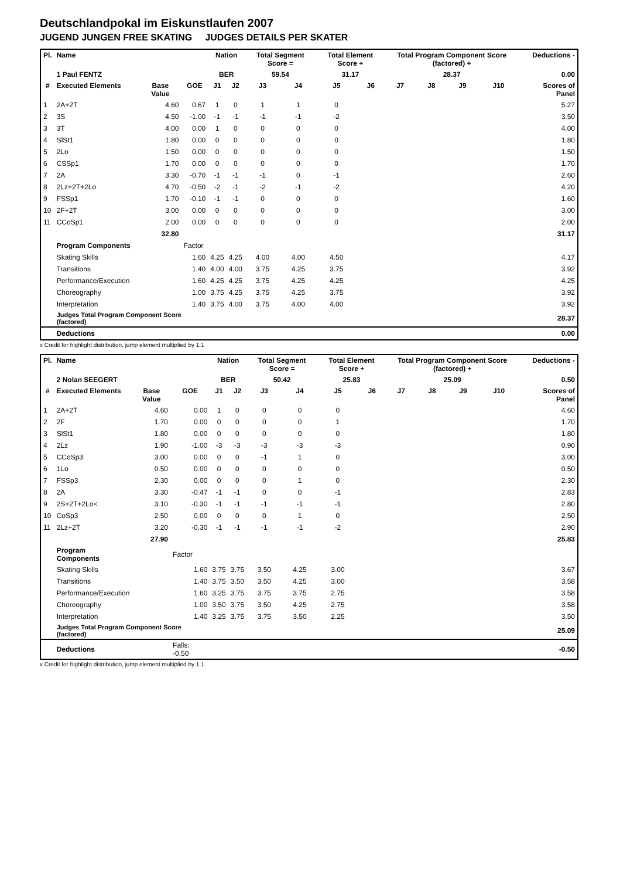Deutschlandpokal im Eiskunstlaufen 2007
JUGEND JUNGEN FREE SKATING JUDGES DETAILS PER SKATER
| Pl. | Name | | | Nation | | Total Segment Score = | | Total Element Score + | | Total Program Component Score (factored) + | | | | Deductions - | |
| --- | --- | --- | --- | --- | --- | --- | --- | --- | --- | --- | --- | --- | --- | --- | --- |
| | 1 Paul FENTZ | | | BER | | 59.54 | | 31.17 | | 28.37 | | | | 0.00 | |
| # | Executed Elements | Base Value | GOE | J1 | J2 | J3 | J4 | J5 | J6 | J7 | J8 | J9 | J10 | | Scores of Panel |
| 1 | 2A+2T | 4.60 | 0.67 | 1 | 0 | 1 | 1 | 0 | | | | | | | 5.27 |
| 2 | 3S | 4.50 | -1.00 | -1 | -1 | -1 | -1 | -2 | | | | | | | 3.50 |
| 3 | 3T | 4.00 | 0.00 | 1 | 0 | 0 | 0 | 0 | | | | | | | 4.00 |
| 4 | SlSt1 | 1.80 | 0.00 | 0 | 0 | 0 | 0 | 0 | | | | | | | 1.80 |
| 5 | 2Lo | 1.50 | 0.00 | 0 | 0 | 0 | 0 | 0 | | | | | | | 1.50 |
| 6 | CSSp1 | 1.70 | 0.00 | 0 | 0 | 0 | 0 | 0 | | | | | | | 1.70 |
| 7 | 2A | 3.30 | -0.70 | -1 | -1 | -1 | 0 | -1 | | | | | | | 2.60 |
| 8 | 2Lz+2T+2Lo | 4.70 | -0.50 | -2 | -1 | -2 | -1 | -2 | | | | | | | 4.20 |
| 9 | FSSp1 | 1.70 | -0.10 | -1 | -1 | 0 | 0 | 0 | | | | | | | 1.60 |
| 10 | 2F+2T | 3.00 | 0.00 | 0 | 0 | 0 | 0 | 0 | | | | | | | 3.00 |
| 11 | CCoSp1 | 2.00 | 0.00 | 0 | 0 | 0 | 0 | 0 | | | | | | | 2.00 |
| | | 32.80 | | | | | | | | | | | | | 31.17 |
| | Program Components | | Factor | | | | | | | | | | | | |
| | Skating Skills | | 1.60 | 4.25 | 4.25 | 4.00 | 4.00 | 4.50 | | | | | | | 4.17 |
| | Transitions | | 1.40 | 4.00 | 4.00 | 3.75 | 4.25 | 3.75 | | | | | | | 3.92 |
| | Performance/Execution | | 1.60 | 4.25 | 4.25 | 3.75 | 4.25 | 4.25 | | | | | | | 4.25 |
| | Choreography | | 1.00 | 3.75 | 4.25 | 3.75 | 4.25 | 3.75 | | | | | | | 3.92 |
| | Interpretation | | 1.40 | 3.75 | 4.00 | 3.75 | 4.00 | 4.00 | | | | | | | 3.92 |
| | Judges Total Program Component Score (factored) | | | | | | | | | | | | | | 28.37 |
| | Deductions | | | | | | | | | | | | | | 0.00 |
x Credit for highlight distribution, jump element multiplied by 1.1
| Pl. | Name | | | Nation | | Total Segment Score = | | Total Element Score + | | Total Program Component Score (factored) + | | | | Deductions - | |
| --- | --- | --- | --- | --- | --- | --- | --- | --- | --- | --- | --- | --- | --- | --- | --- |
| | 2 Nolan SEEGERT | | | BER | | 50.42 | | 25.83 | | 25.09 | | | | 0.50 | |
| # | Executed Elements | Base Value | GOE | J1 | J2 | J3 | J4 | J5 | J6 | J7 | J8 | J9 | J10 | | Scores of Panel |
| 1 | 2A+2T | 4.60 | 0.00 | 1 | 0 | 0 | 0 | 0 | | | | | | | 4.60 |
| 2 | 2F | 1.70 | 0.00 | 0 | 0 | 0 | 0 | 1 | | | | | | | 1.70 |
| 3 | SlSt1 | 1.80 | 0.00 | 0 | 0 | 0 | 0 | 0 | | | | | | | 1.80 |
| 4 | 2Lz | 1.90 | -1.00 | -3 | -3 | -3 | -3 | -3 | | | | | | | 0.90 |
| 5 | CCoSp3 | 3.00 | 0.00 | 0 | 0 | -1 | 1 | 0 | | | | | | | 3.00 |
| 6 | 1Lo | 0.50 | 0.00 | 0 | 0 | 0 | 0 | 0 | | | | | | | 0.50 |
| 7 | FSSp3 | 2.30 | 0.00 | 0 | 0 | 0 | 1 | 0 | | | | | | | 2.30 |
| 8 | 2A | 3.30 | -0.47 | -1 | -1 | 0 | 0 | -1 | | | | | | | 2.83 |
| 9 | 2S+2T+2Lo< | 3.10 | -0.30 | -1 | -1 | -1 | -1 | -1 | | | | | | | 2.80 |
| 10 | CoSp3 | 2.50 | 0.00 | 0 | 0 | 0 | 1 | 0 | | | | | | | 2.50 |
| 11 | 2Lz+2T | 3.20 | -0.30 | -1 | -1 | -1 | -1 | -2 | | | | | | | 2.90 |
| | | 27.90 | | | | | | | | | | | | | 25.83 |
| | Program Components | | Factor | | | | | | | | | | | | |
| | Skating Skills | | 1.60 | 3.75 | 3.75 | 3.50 | 4.25 | 3.00 | | | | | | | 3.67 |
| | Transitions | | 1.40 | 3.75 | 3.50 | 3.50 | 4.25 | 3.00 | | | | | | | 3.58 |
| | Performance/Execution | | 1.60 | 3.25 | 3.75 | 3.75 | 3.75 | 2.75 | | | | | | | 3.58 |
| | Choreography | | 1.00 | 3.50 | 3.75 | 3.50 | 4.25 | 2.75 | | | | | | | 3.58 |
| | Interpretation | | 1.40 | 3.25 | 3.75 | 3.75 | 3.50 | 2.25 | | | | | | | 3.50 |
| | Judges Total Program Component Score (factored) | | | | | | | | | | | | | | 25.09 |
| | Deductions | | Falls: -0.50 | | | | | | | | | | | | -0.50 |
x Credit for highlight distribution, jump element multiplied by 1.1